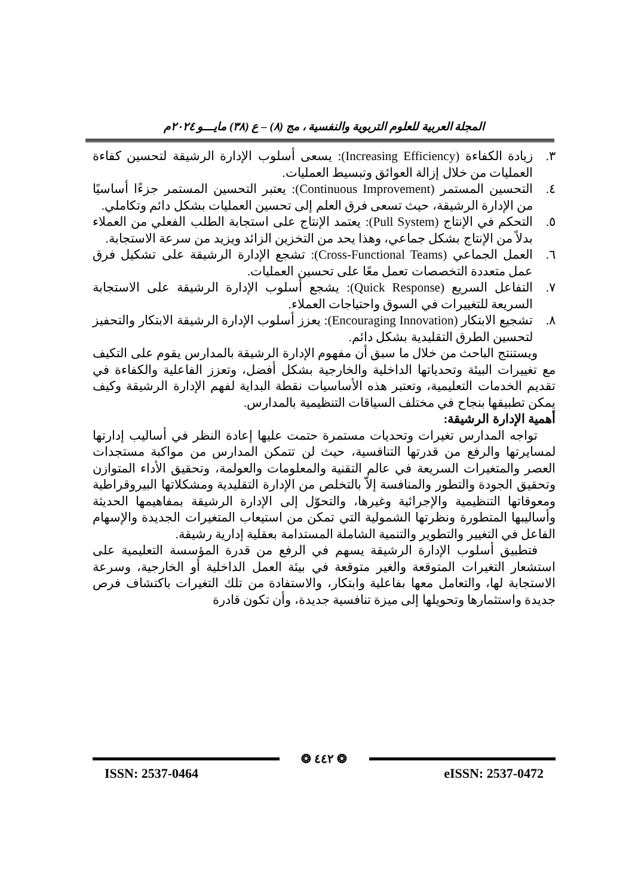المجلة العربية للعلوم التربوية والنفسية ، مج (٨) – ع (٣٨) مايـــو ٢٠٢٤م
٣. زيادة الكفاءة (Increasing Efficiency): يسعى أسلوب الإدارة الرشيقة لتحسين كفاءة العمليات من خلال إزالة العوائق وتبسيط العمليات.
٤. التحسين المستمر (Continuous Improvement): يعتبر التحسين المستمر جزءًا أساسيًا من الإدارة الرشيقة، حيث تسعى فرق العلم إلى تحسين العمليات بشكل دائم وتكاملي.
٥. التحكم في الإنتاج (Pull System): يعتمد الإنتاج على استجابة الطلب الفعلي من العملاء بدلاً من الإنتاج بشكل جماعي، وهذا يحد من التخزين الزائد ويزيد من سرعة الاستجابة.
٦. العمل الجماعي (Cross-Functional Teams): تشجع الإدارة الرشيقة على تشكيل فرق عمل متعددة التخصصات تعمل معًا على تحسين العمليات.
٧. التفاعل السريع (Quick Response): يشجع أسلوب الإدارة الرشيقة على الاستجابة السريعة للتغييرات في السوق واحتياجات العملاء.
٨. تشجيع الابتكار (Encouraging Innovation): يعزز أسلوب الإدارة الرشيقة الابتكار والتحفيز لتحسين الطرق التقليدية بشكل دائم.
ويستنتج الباحث من خلال ما سبق أن مفهوم الإدارة الرشيقة بالمدارس يقوم على التكيف مع تغييرات البيئة وتحدياتها الداخلية والخارجية بشكل أفضل، وتعزز الفاعلية والكفاءة في تقديم الخدمات التعليمية، وتعتبر هذه الأساسيات نقطة البداية لفهم الإدارة الرشيقة وكيف يمكن تطبيقها بنجاح في مختلف السياقات التنظيمية بالمدارس.
أهمية الإدارة الرشيقة:
تواجه المدارس تغيرات وتحديات مستمرة حتمت عليها إعادة النظر في أساليب إدارتها لمسايرتها والرفع من قدرتها التنافسية، حيث لن تتمكن المدارس من مواكبة مستجدات العصر والمتغيرات السريعة في عالم التقنية والمعلومات والعولمة، وتحقيق الأداء المتوازن وتحقيق الجودة والتطور والمنافسة إلاّ بالتخلص من الإدارة التقليدية ومشكلاتها البيروقراطية ومعوقاتها التنظيمية والإجرائية وغيرها، والتحوّل إلى الإدارة الرشيقة بمفاهيمها الحديثة وأساليبها المتطورة ونظرتها الشمولية التي تمكن من استيعاب المتغيرات الجديدة والإسهام الفاعل في التغيير والتطوير والتنمية الشاملة المستدامة بعقلية إدارية رشيقة.
فتطبيق أسلوب الإدارة الرشيقة يسهم في الرفع من قدرة المؤسسة التعليمية على استشعار التغيرات المتوقعة والغير متوقعة في بيئة العمل الداخلية أو الخارجية، وسرعة الاستجابة لها، والتعامل معها بفاعلية وابتكار، والاستفادة من تلك التغيرات باكتشاف فرص جديدة واستثمارها وتحويلها إلى ميزة تنافسية جديدة، وأن تكون قادرة
❂ ٤٤٢ ❂
ISSN: 2537-0464 eISSN: 2537-0472